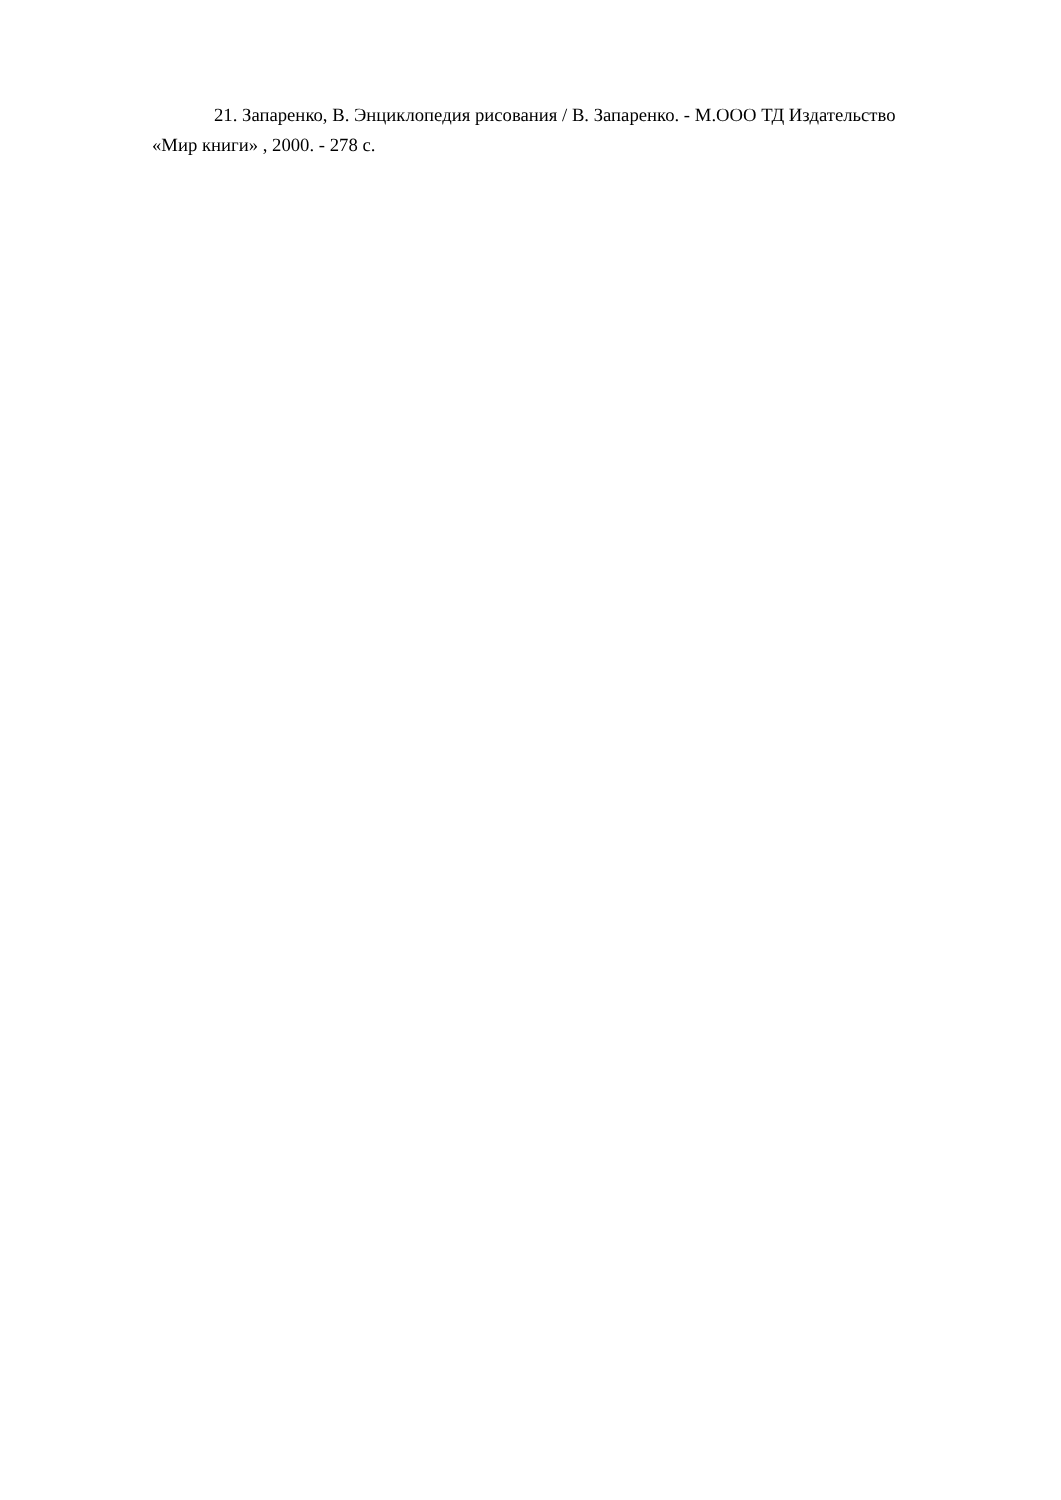21. Запаренко, В. Энциклопедия рисования / В. Запаренко. - М.ООО ТД Издательство «Мир книги» , 2000. - 278 с.